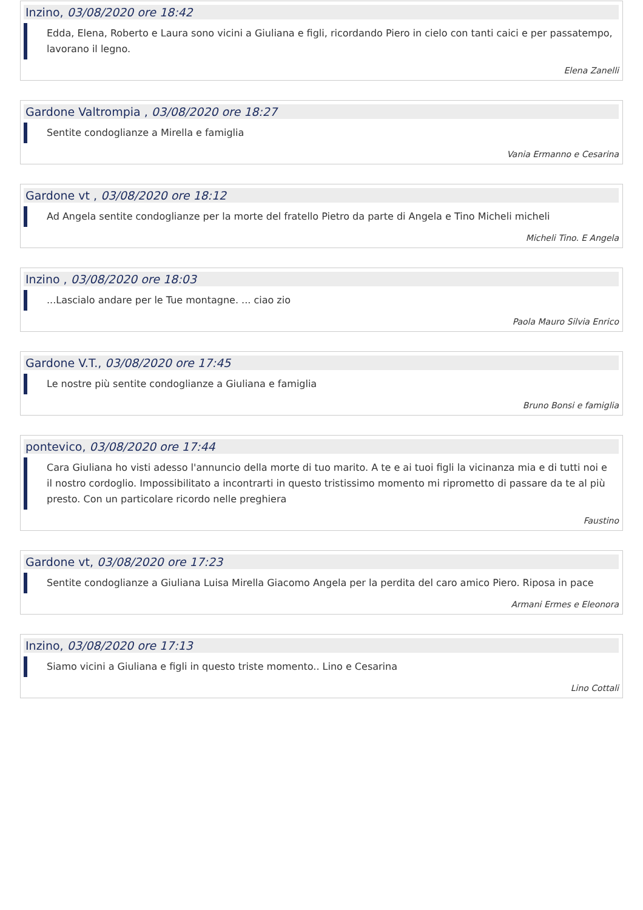Inzino, 03/08/2020 ore 18:42
Edda, Elena, Roberto e Laura sono vicini a Giuliana e figli, ricordando Piero in cielo con tanti caici e per passatempo, lavorano il legno.
Elena Zanelli
Gardone Valtrompia , 03/08/2020 ore 18:27
Sentite condoglianze a Mirella e famiglia
Vania Ermanno e Cesarina
Gardone vt , 03/08/2020 ore 18:12
Ad Angela sentite condoglianze per la morte del fratello Pietro da parte di Angela e Tino Micheli micheli
Micheli Tino. E Angela
Inzino , 03/08/2020 ore 18:03
...Lascialo andare per le Tue montagne. ... ciao zio
Paola Mauro Silvia Enrico
Gardone V.T., 03/08/2020 ore 17:45
Le nostre più sentite condoglianze a Giuliana e famiglia
Bruno Bonsi e famiglia
pontevico, 03/08/2020 ore 17:44
Cara Giuliana ho visti adesso l'annuncio della morte di tuo marito. A te e ai tuoi figli la vicinanza mia e di tutti noi e il nostro cordoglio. Impossibilitato a incontrarti in questo tristissimo momento mi riprometto di passare da te al più presto. Con un particolare ricordo nelle preghiera
Faustino
Gardone vt, 03/08/2020 ore 17:23
Sentite condoglianze a Giuliana Luisa Mirella Giacomo Angela per la perdita del caro amico Piero. Riposa in pace
Armani Ermes e Eleonora
Inzino, 03/08/2020 ore 17:13
Siamo vicini a Giuliana e figli in questo triste momento.. Lino e Cesarina
Lino Cottali